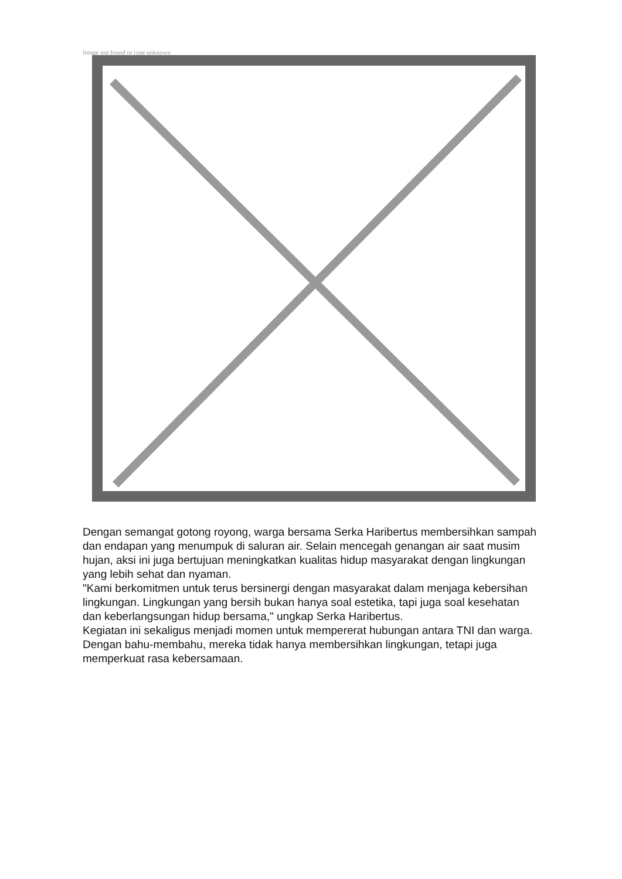Image not found or type unknown
Dengan semangat gotong royong, warga bersama Serka Haribertus membersihkan sampah dan endapan yang menumpuk di saluran air. Selain mencegah genangan air saat musim hujan, aksi ini juga bertujuan meningkatkan kualitas hidup masyarakat dengan lingkungan yang lebih sehat dan nyaman.
"Kami berkomitmen untuk terus bersinergi dengan masyarakat dalam menjaga kebersihan lingkungan. Lingkungan yang bersih bukan hanya soal estetika, tapi juga soal kesehatan dan keberlangsungan hidup bersama," ungkap Serka Haribertus.
Kegiatan ini sekaligus menjadi momen untuk mempererat hubungan antara TNI dan warga. Dengan bahu-membahu, mereka tidak hanya membersihkan lingkungan, tetapi juga memperkuat rasa kebersamaan.